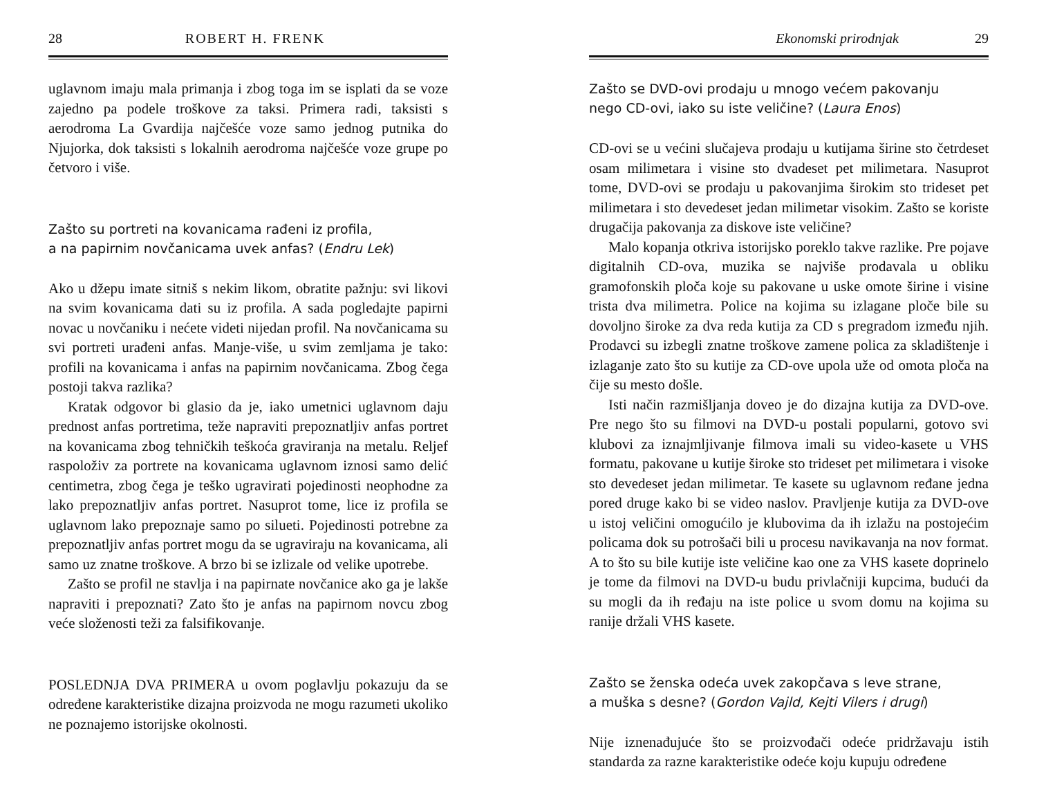28 ROBERT H. FRENK
uglavnom imaju mala primanja i zbog toga im se isplati da se voze zajedno pa podele troškove za taksi. Primera radi, taksisti s aerodroma La Gvardija najčešće voze samo jednog putnika do Njujorka, dok taksisti s lokalnih aerodroma najčešće voze grupe po četvoro i više.
Zašto su portreti na kovanicama rađeni iz profila,
a na papirnim novčanicama uvek anfas? (Endru Lek)
Ako u džepu imate sitniš s nekim likom, obratite pažnju: svi likovi na svim kovanicama dati su iz profila. A sada pogledajte papirni novac u novčaniku i nećete videti nijedan profil. Na novčanicama su svi portreti urađeni anfas. Manje-više, u svim zemljama je tako: profili na kovanicama i anfas na papirnim novčanicama. Zbog čega postoji takva razlika?
Kratak odgovor bi glasio da je, iako umetnici uglavnom daju prednost anfas portretima, teže napraviti prepoznatljiv anfas portret na kovanicama zbog tehničkih teškoća graviranja na metalu. Reljef raspoloživ za portrete na kovanicama uglavnom iznosi samo delić centimetra, zbog čega je teško ugravirati pojedinosti neophodne za lako prepoznatljiv anfas portret. Nasuprot tome, lice iz profila se uglavnom lako prepoznaje samo po silueti. Pojedinosti potrebne za prepoznatljiv anfas portret mogu da se ugraviraju na kovanicama, ali samo uz znatne troškove. A brzo bi se izlizale od velike upotrebe.
Zašto se profil ne stavlja i na papirnate novčanice ako ga je lakše napraviti i prepoznati? Zato što je anfas na papirnom novcu zbog veće složenosti teži za falsifikovanje.
POSLEDNJA DVA PRIMERA u ovom poglavlju pokazuju da se određene karakteristike dizajna proizvoda ne mogu razumeti ukoliko ne poznajemo istorijske okolnosti.
Ekonomski prirodnjak 29
Zašto se DVD-ovi prodaju u mnogo većem pakovanju
nego CD-ovi, iako su iste veličine? (Laura Enos)
CD-ovi se u većini slučajeva prodaju u kutijama širine sto četrdeset osam milimetara i visine sto dvadeset pet milimetara. Nasuprot tome, DVD-ovi se prodaju u pakovanjima širokim sto trideset pet milimetara i sto devedeset jedan milimetar visokim. Zašto se koriste drugačija pakovanja za diskove iste veličine?
Malo kopanja otkriva istorijsko poreklo takve razlike. Pre pojave digitalnih CD-ova, muzika se najviše prodavala u obliku gramofonskih ploča koje su pakovane u uske omote širine i visine trista dva milimetra. Police na kojima su izlagane ploče bile su dovoljno široke za dva reda kutija za CD s pregradom između njih. Prodavci su izbegli znatne troškove zamene polica za skladištenje i izlaganje zato što su kutije za CD-ove upola uže od omota ploča na čije su mesto došle.
Isti način razmišljanja doveo je do dizajna kutija za DVD-ove. Pre nego što su filmovi na DVD-u postali popularni, gotovo svi klubovi za iznajmljivanje filmova imali su video-kasete u VHS formatu, pakovane u kutije široke sto trideset pet milimetara i visoke sto devedeset jedan milimetar. Te kasete su uglavnom ređane jedna pored druge kako bi se video naslov. Pravljenje kutija za DVD-ove u istoj veličini omogućilo je klubovima da ih izlažu na postojećim policama dok su potrošači bili u procesu navikavanja na nov format. A to što su bile kutije iste veličine kao one za VHS kasete doprinelo je tome da filmovi na DVD-u budu privlačniji kupcima, budući da su mogli da ih ređaju na iste police u svom domu na kojima su ranije držali VHS kasete.
Zašto se ženska odeća uvek zakopčava s leve strane,
a muška s desne? (Gordon Vajld, Kejti Vilers i drugi)
Nije iznenađujuće što se proizvođači odeće pridržavaju istih standarda za razne karakteristike odeće koju kupuju određene